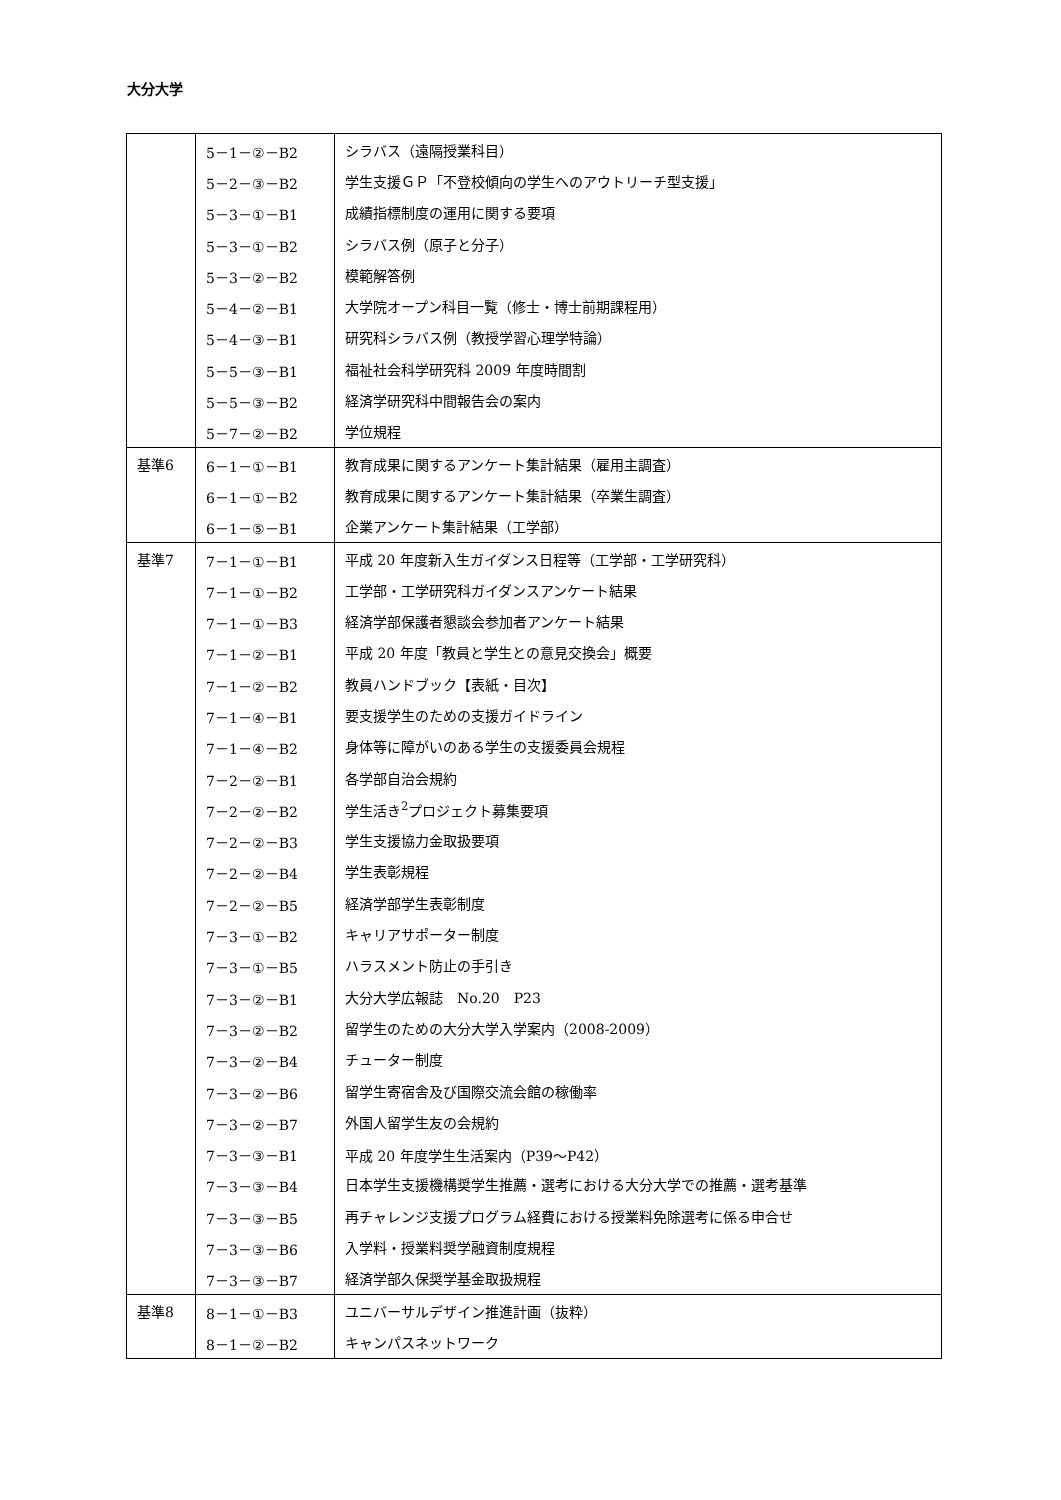大分大学
| | 5－1－②－B2 | シラバス（遠隔授業科目） |
| | 5－2－③－B2 | 学生支援ＧＰ「不登校傾向の学生へのアウトリーチ型支援」 |
| | 5－3－①－B1 | 成績指標制度の運用に関する要項 |
| | 5－3－①－B2 | シラバス例（原子と分子） |
| | 5－3－②－B2 | 模範解答例 |
| | 5－4－②－B1 | 大学院オープン科目一覧（修士・博士前期課程用） |
| | 5－4－③－B1 | 研究科シラバス例（教授学習心理学特論） |
| | 5－5－③－B1 | 福祉社会科学研究科 2009 年度時間割 |
| | 5－5－③－B2 | 経済学研究科中間報告会の案内 |
| | 5－7－②－B2 | 学位規程 |
| 基準6 | 6－1－①－B1 | 教育成果に関するアンケート集計結果（雇用主調査） |
| | 6－1－①－B2 | 教育成果に関するアンケート集計結果（卒業生調査） |
| | 6－1－⑤－B1 | 企業アンケート集計結果（工学部） |
| 基準7 | 7－1－①－B1 | 平成 20 年度新入生ガイダンス日程等（工学部・工学研究科） |
| | 7－1－①－B2 | 工学部・工学研究科ガイダンスアンケート結果 |
| | 7－1－①－B3 | 経済学部保護者懇談会参加者アンケート結果 |
| | 7－1－②－B1 | 平成 20 年度「教員と学生との意見交換会」概要 |
| | 7－1－②－B2 | 教員ハンドブック【表紙・目次】 |
| | 7－1－④－B1 | 要支援学生のための支援ガイドライン |
| | 7－1－④－B2 | 身体等に障がいのある学生の支援委員会規程 |
| | 7－2－②－B1 | 各学部自治会規約 |
| | 7－2－②－B2 | 学生活き<sup>2</sup>プロジェクト募集要項 |
| | 7－2－②－B3 | 学生支援協力金取扱要項 |
| | 7－2－②－B4 | 学生表彰規程 |
| | 7－2－②－B5 | 経済学部学生表彰制度 |
| | 7－3－①－B2 | キャリアサポーター制度 |
| | 7－3－①－B5 | ハラスメント防止の手引き |
| | 7－3－②－B1 | 大分大学広報誌 No.20 P23 |
| | 7－3－②－B2 | 留学生のための大分大学入学案内（2008-2009） |
| | 7－3－②－B4 | チューター制度 |
| | 7－3－②－B6 | 留学生寄宿舎及び国際交流会館の稼働率 |
| | 7－3－②－B7 | 外国人留学生友の会規約 |
| | 7－3－③－B1 | 平成 20 年度学生生活案内（P39～P42） |
| | 7－3－③－B4 | 日本学生支援機構奨学生推薦・選考における大分大学での推薦・選考基準 |
| | 7－3－③－B5 | 再チャレンジ支援プログラム経費における授業料免除選考に係る申合せ |
| | 7－3－③－B6 | 入学料・授業料奨学融資制度規程 |
| | 7－3－③－B7 | 経済学部久保奨学基金取扱規程 |
| 基準8 | 8－1－①－B3 | ユニバーサルデザイン推進計画（抜粋） |
| | 8－1－②－B2 | キャンパスネットワーク |